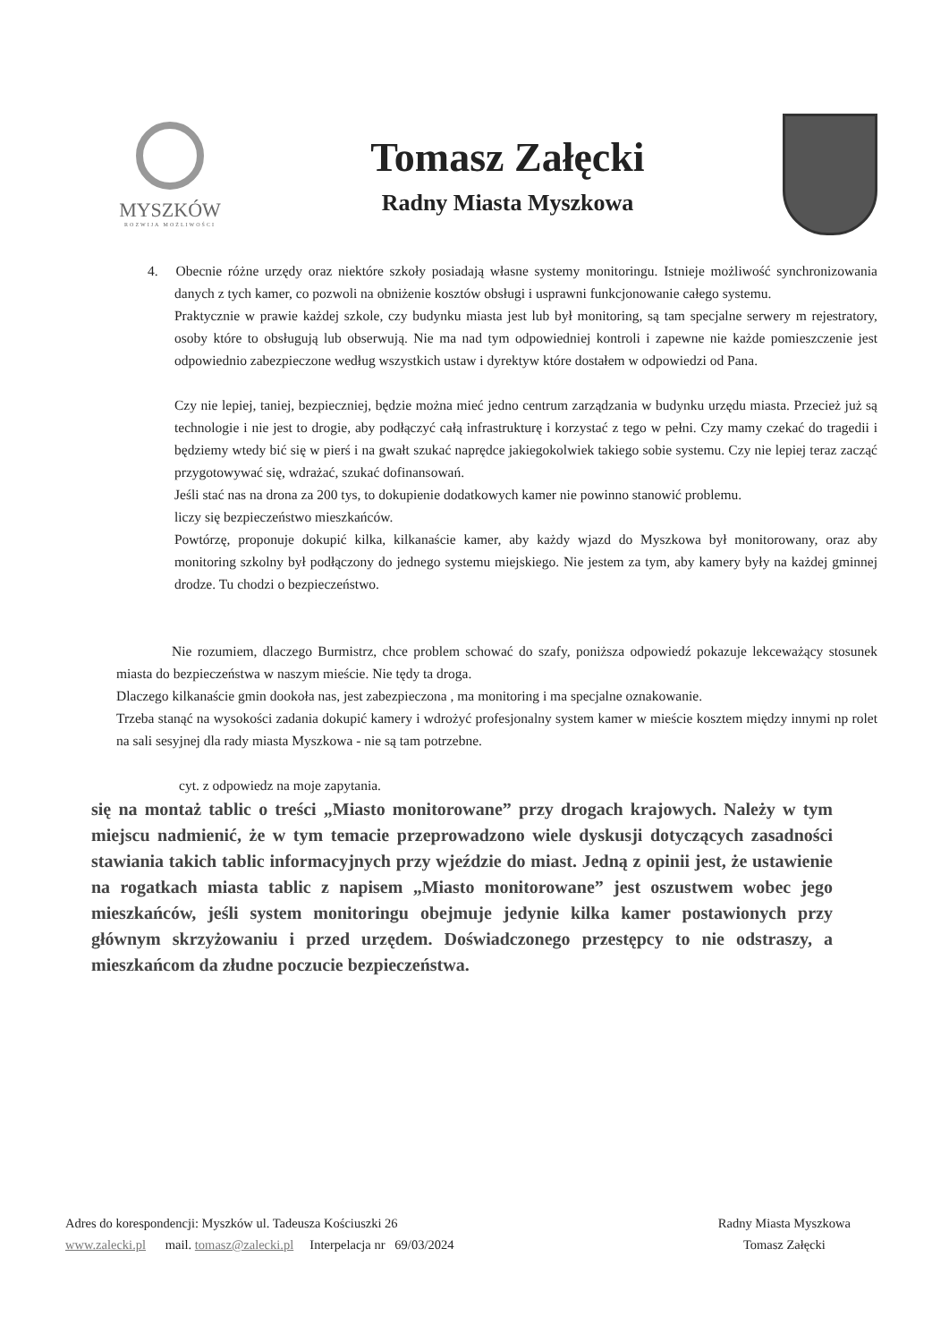MYSZKÓW
ROZWIJA MOŻLIWOŚCI
Tomasz Załęcki
Radny Miasta Myszkowa
4. Obecnie różne urzędy oraz niektóre szkoły posiadają własne systemy monitoringu. Istnieje możliwość synchronizowania danych z tych kamer, co pozwoli na obniżenie kosztów obsługi i usprawni funkcjonowanie całego systemu.
Praktycznie w prawie każdej szkole, czy budynku miasta jest lub był monitoring, są tam specjalne serwery m rejestratory, osoby które to obsługują lub obserwują. Nie ma nad tym odpowiedniej kontroli i zapewne nie każde pomieszczenie jest odpowiednio zabezpieczone według wszystkich ustaw i dyrektyw które dostałem w odpowiedzi od Pana.
Czy nie lepiej, taniej, bezpieczniej, będzie można mieć jedno centrum zarządzania w budynku urzędu miasta. Przecież już są technologie i nie jest to drogie, aby podłączyć całą infrastrukturę i korzystać z tego w pełni. Czy mamy czekać do tragedii i będziemy wtedy bić się w pierś i na gwałt szukać naprędce jakiegokolwiek takiego sobie systemu. Czy nie lepiej teraz zacząć przygotowywać się, wdrażać, szukać dofinansowań.
Jeśli stać nas na drona za 200 tys, to dokupienie dodatkowych kamer nie powinno stanowić problemu.
liczy się bezpieczeństwo mieszkańców.
Powtórzę, proponuje dokupić kilka, kilkanaście kamer, aby każdy wjazd do Myszkowa był monitorowany, oraz aby monitoring szkolny był podłączony do jednego systemu miejskiego. Nie jestem za tym, aby kamery były na każdej gminnej drodze. Tu chodzi o bezpieczeństwo.
Nie rozumiem, dlaczego Burmistrz, chce problem schować do szafy, poniższa odpowiedź pokazuje lekceważący stosunek miasta do bezpieczeństwa w naszym mieście. Nie tędy ta droga.
Dlaczego kilkanaście gmin dookoła nas, jest zabezpieczona , ma monitoring i ma specjalne oznakowanie.
Trzeba stanąć na wysokości zadania dokupić kamery i wdrożyć profesjonalny system kamer w mieście kosztem między innymi np rolet na sali sesyjnej dla rady miasta Myszkowa - nie są tam potrzebne.
cyt. z odpowiedz na moje zapytania.
się na montaż tablic o treści „Miasto monitorowane” przy drogach krajowych. Należy w tym miejscu nadmienić, że w tym temacie przeprowadzono wiele dyskusji dotyczących zasadności stawiania takich tablic informacyjnych przy wjeździe do miast. Jedną z opinii jest, że ustawienie na rogatkach miasta tablic z napisem „Miasto monitorowane” jest oszustwem wobec jego mieszkańców, jeśli system monitoringu obejmuje jedynie kilka kamer postawionych przy głównym skrzyżowaniu i przed urzędem. Doświadczonego przestępcy to nie odstraszy, a mieszkańcom da złudne poczucie bezpieczeństwa.
Adres do korespondencji: Myszków ul. Tadeusza Kościuszki 26
www.zalecki.pl mail. tomasz@zalecki.pl Interpelacja nr 69/03/2024
Radny Miasta Myszkowa
Tomasz Załęcki